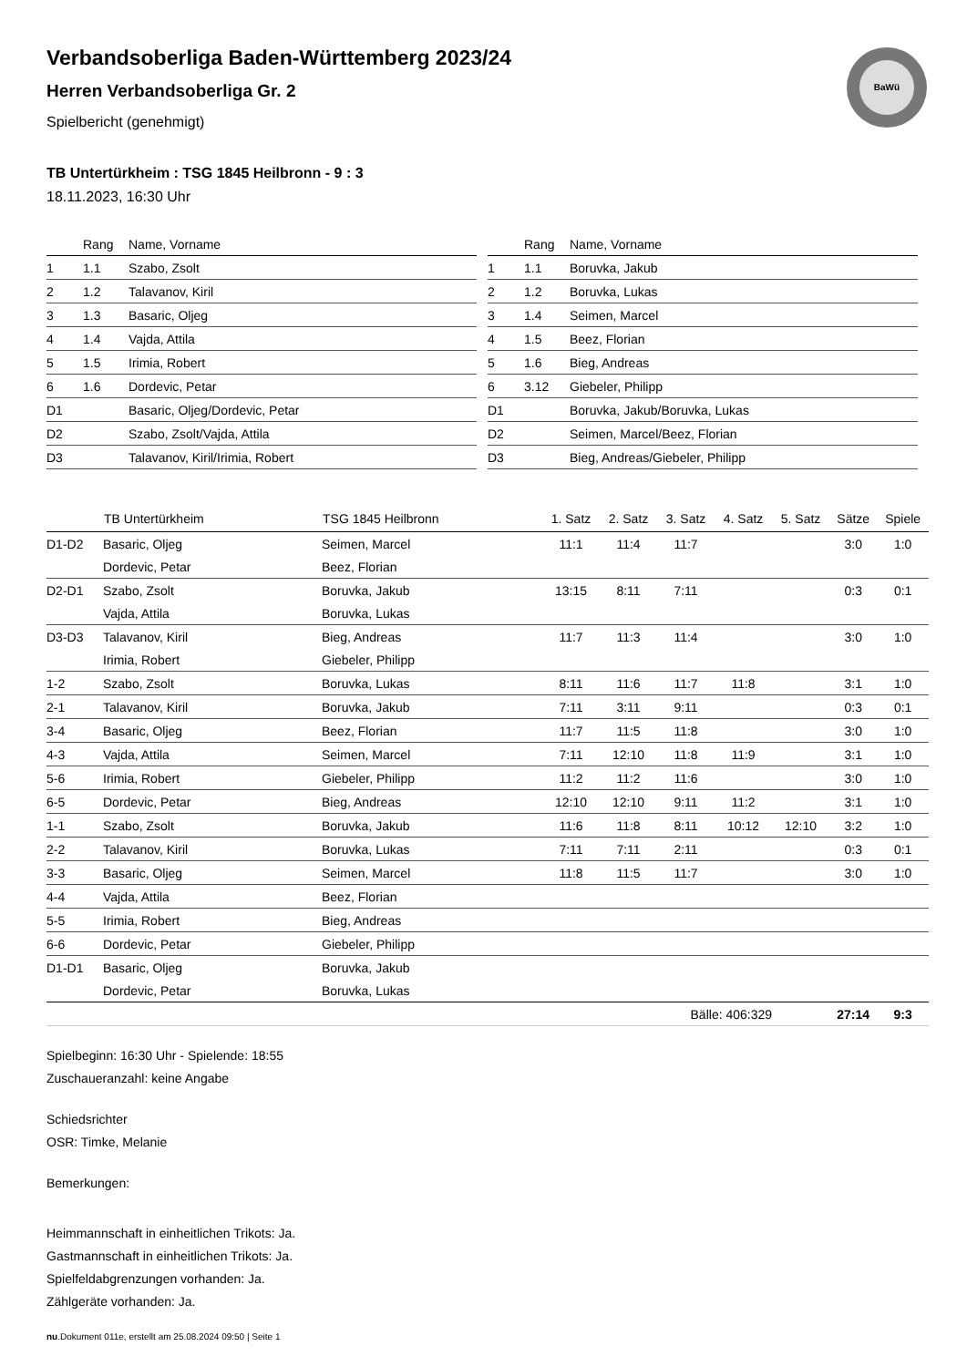BaWü
Verbandsoberliga Baden-Württemberg 2023/24
Herren Verbandsoberliga Gr. 2
Spielbericht (genehmigt)
TB Untertürkheim : TSG 1845 Heilbronn - 9 : 3
18.11.2023, 16:30 Uhr
| | Rang | Name, Vorname |
| --- | --- | --- |
| 1 | 1.1 | Szabo, Zsolt |
| 2 | 1.2 | Talavanov, Kiril |
| 3 | 1.3 | Basaric, Oljeg |
| 4 | 1.4 | Vajda, Attila |
| 5 | 1.5 | Irimia, Robert |
| 6 | 1.6 | Dordevic, Petar |
| D1 | | Basaric, Oljeg/Dordevic, Petar |
| D2 | | Szabo, Zsolt/Vajda, Attila |
| D3 | | Talavanov, Kiril/Irimia, Robert |
| | Rang | Name, Vorname |
| --- | --- | --- |
| 1 | 1.1 | Boruvka, Jakub |
| 2 | 1.2 | Boruvka, Lukas |
| 3 | 1.4 | Seimen, Marcel |
| 4 | 1.5 | Beez, Florian |
| 5 | 1.6 | Bieg, Andreas |
| 6 | 3.12 | Giebeler, Philipp |
| D1 | | Boruvka, Jakub/Boruvka, Lukas |
| D2 | | Seimen, Marcel/Beez, Florian |
| D3 | | Bieg, Andreas/Giebeler, Philipp |
| | TB Untertürkheim | TSG 1845 Heilbronn | 1. Satz | 2. Satz | 3. Satz | 4. Satz | 5. Satz | Sätze | Spiele |
| --- | --- | --- | --- | --- | --- | --- | --- | --- | --- |
| D1-D2 | Basaric, Oljeg | Seimen, Marcel | 11:1 | 11:4 | 11:7 | | | 3:0 | 1:0 |
| | Dordevic, Petar | Beez, Florian | | | | | | | |
| D2-D1 | Szabo, Zsolt | Boruvka, Jakub | 13:15 | 8:11 | 7:11 | | | 0:3 | 0:1 |
| | Vajda, Attila | Boruvka, Lukas | | | | | | | |
| D3-D3 | Talavanov, Kiril | Bieg, Andreas | 11:7 | 11:3 | 11:4 | | | 3:0 | 1:0 |
| | Irimia, Robert | Giebeler, Philipp | | | | | | | |
| 1-2 | Szabo, Zsolt | Boruvka, Lukas | 8:11 | 11:6 | 11:7 | 11:8 | | 3:1 | 1:0 |
| 2-1 | Talavanov, Kiril | Boruvka, Jakub | 7:11 | 3:11 | 9:11 | | | 0:3 | 0:1 |
| 3-4 | Basaric, Oljeg | Beez, Florian | 11:7 | 11:5 | 11:8 | | | 3:0 | 1:0 |
| 4-3 | Vajda, Attila | Seimen, Marcel | 7:11 | 12:10 | 11:8 | 11:9 | | 3:1 | 1:0 |
| 5-6 | Irimia, Robert | Giebeler, Philipp | 11:2 | 11:2 | 11:6 | | | 3:0 | 1:0 |
| 6-5 | Dordevic, Petar | Bieg, Andreas | 12:10 | 12:10 | 9:11 | 11:2 | | 3:1 | 1:0 |
| 1-1 | Szabo, Zsolt | Boruvka, Jakub | 11:6 | 11:8 | 8:11 | 10:12 | 12:10 | 3:2 | 1:0 |
| 2-2 | Talavanov, Kiril | Boruvka, Lukas | 7:11 | 7:11 | 2:11 | | | 0:3 | 0:1 |
| 3-3 | Basaric, Oljeg | Seimen, Marcel | 11:8 | 11:5 | 11:7 | | | 3:0 | 1:0 |
| 4-4 | Vajda, Attila | Beez, Florian | | | | | | | |
| 5-5 | Irimia, Robert | Bieg, Andreas | | | | | | | |
| 6-6 | Dordevic, Petar | Giebeler, Philipp | | | | | | | |
| D1-D1 | Basaric, Oljeg | Boruvka, Jakub | | | | | | | |
| | Dordevic, Petar | Boruvka, Lukas | | | | | | | |
| | | | | Bälle: 406:329 | | | | 27:14 | 9:3 |
Spielbeginn: 16:30 Uhr - Spielende: 18:55
Zuschaueranzahl: keine Angabe
Schiedsrichter
OSR: Timke, Melanie
Bemerkungen:
Heimmannschaft in einheitlichen Trikots: Ja.
Gastmannschaft in einheitlichen Trikots: Ja.
Spielfeldabgrenzungen vorhanden: Ja.
Zählgeräte vorhanden: Ja.
nu.Dokument 011e, erstellt am 25.08.2024 09:50 | Seite 1